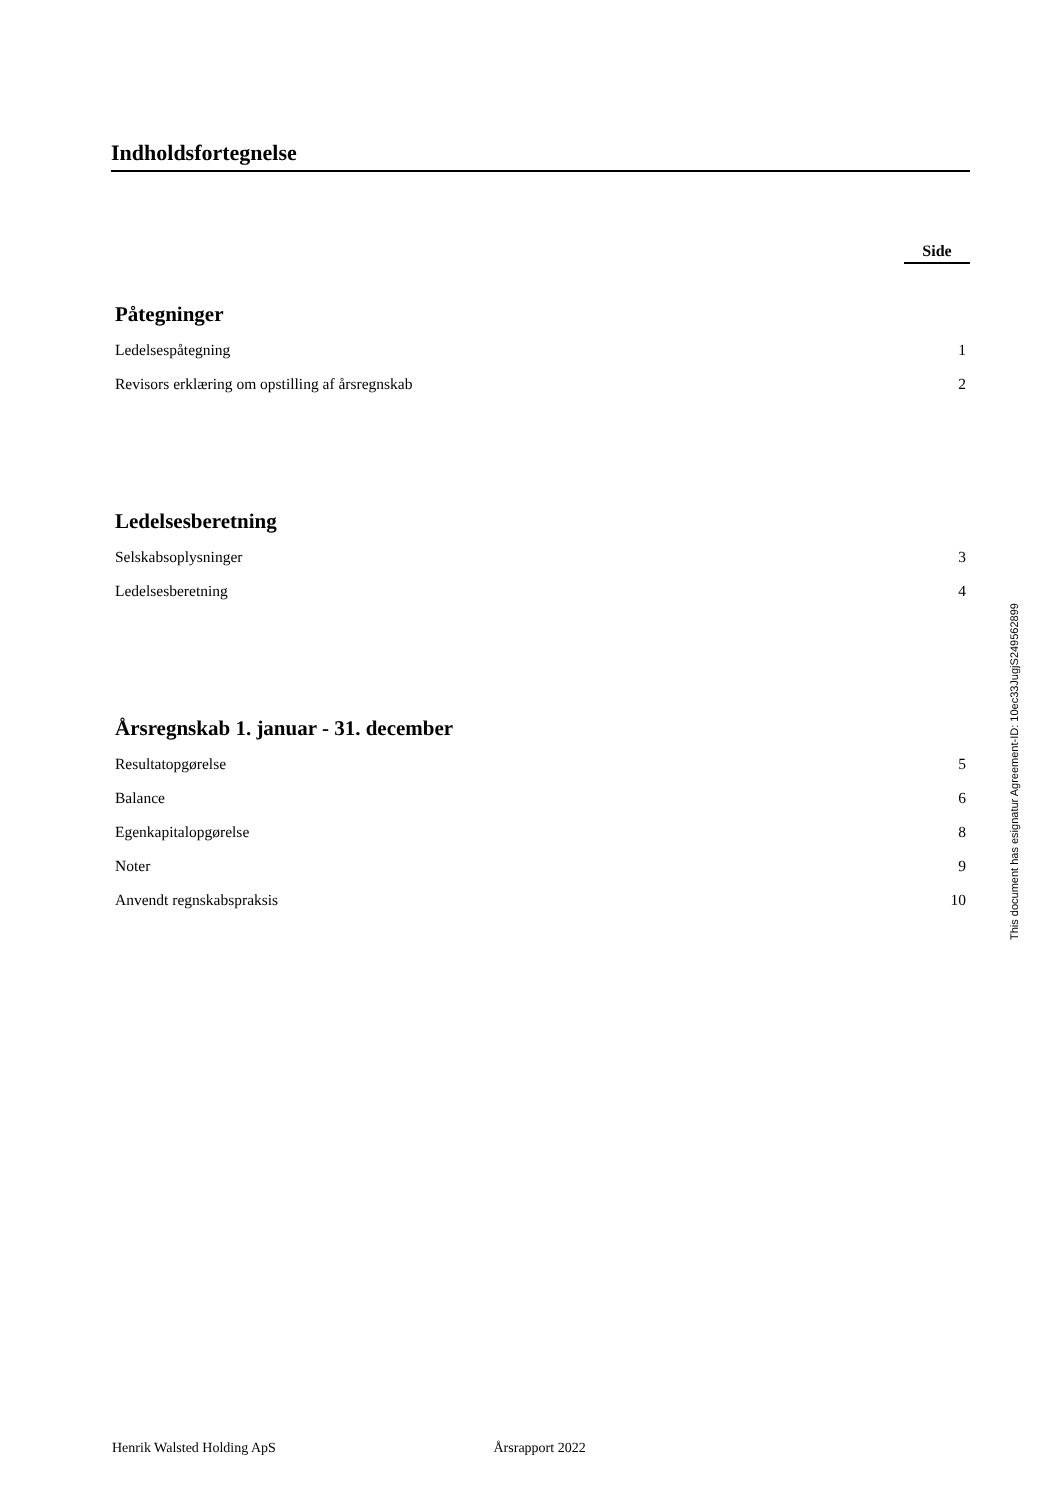Indholdsfortegnelse
Side
Påtegninger
Ledelsespåtegning 1
Revisors erklæring om opstilling af årsregnskab 2
Ledelsesberetning
Selskabsoplysninger 3
Ledelsesberetning 4
Årsregnskab 1. januar - 31. december
Resultatopgørelse 5
Balance 6
Egenkapitalopgørelse 8
Noter 9
Anvendt regnskabspraksis 10
This document has esignatur Agreement-ID: 10ec33JugjS249562899
Henrik Walsted Holding ApS Årsrapport 2022